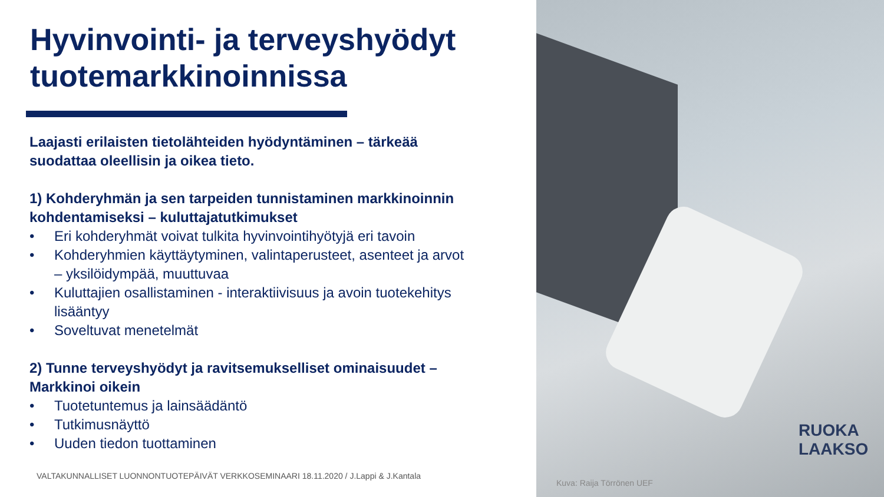Hyvinvointi- ja terveyshyödyt tuotemarkkinoinnissa
Laajasti erilaisten tietolähteiden hyödyntäminen – tärkeää suodattaa oleellisin ja oikea tieto.
1) Kohderyhmän ja sen tarpeiden tunnistaminen markkinoinnin kohdentamiseksi – kuluttajatutkimukset
• Eri kohderyhmät voivat tulkita hyvinvointihyötyjä eri tavoin
• Kohderyhmien käyttäytyminen, valintaperusteet, asenteet ja arvot – yksilöidympää, muuttuvaa
• Kuluttajien osallistaminen - interaktiivisuus ja avoin tuotekehitys lisääntyy
• Soveltuvat menetelmät
2) Tunne terveyshyödyt ja ravitsemukselliset ominaisuudet – Markkinoi oikein
• Tuotetuntemus ja lainsäädäntö
• Tutkimusnäyttö
• Uuden tiedon tuottaminen
VALTAKUNNALLISET LUONNONTUOTEPÄIVÄT VERKKOSEMINAARI 18.11.2020 / J.Lappi & J.Kantala
RUOKA
LAAKSO
Kuva: Raija Törrönen UEF